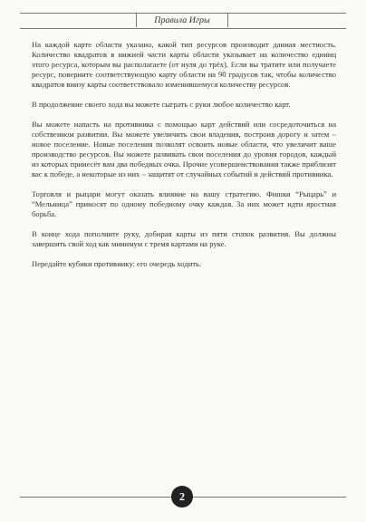Правила Игры
На каждой карте области указано, какой тип ресурсов производит данная местность. Количество квадратов в нижней части карты области указывает на количество единиц этого ресурса, которым вы располагаете (от нуля до трёх). Если вы тратите или получаете ресурс, поверните соответствующую карту области на 90 градусов так, чтобы количество квадратов внизу карты соответствовало изменившемуся количеству ресурсов.
В продолжение своего хода вы можете сыграть с руки любое количество карт.
Вы можете напасть на противника с помощью карт действий или сосредоточиться на собственном развитии. Вы можете увеличить свои владения, построив дорогу и затем – новое поселение. Новые поселения позволят освоить новые области, что увеличит ваше производство ресурсов. Вы можете развивать свои поселения до уровня городов, каждый из которых принесёт вам два победных очка. Прочие усовершенствования также приблизят вас к победе, а некоторые из них – защитят от случайных событий и действий противника.
Торговля и рыцари могут оказать влияние на вашу стратегию. Фишки “Рыцарь” и “Мельница” приносят по одному победному очку каждая. За них может идти яростная борьба.
В конце хода пополните руку, добирая карты из пяти стопок развития. Вы должны завершить свой ход как минимум с тремя картами на руке.
Передайте кубики противнику: его очередь ходить.
2